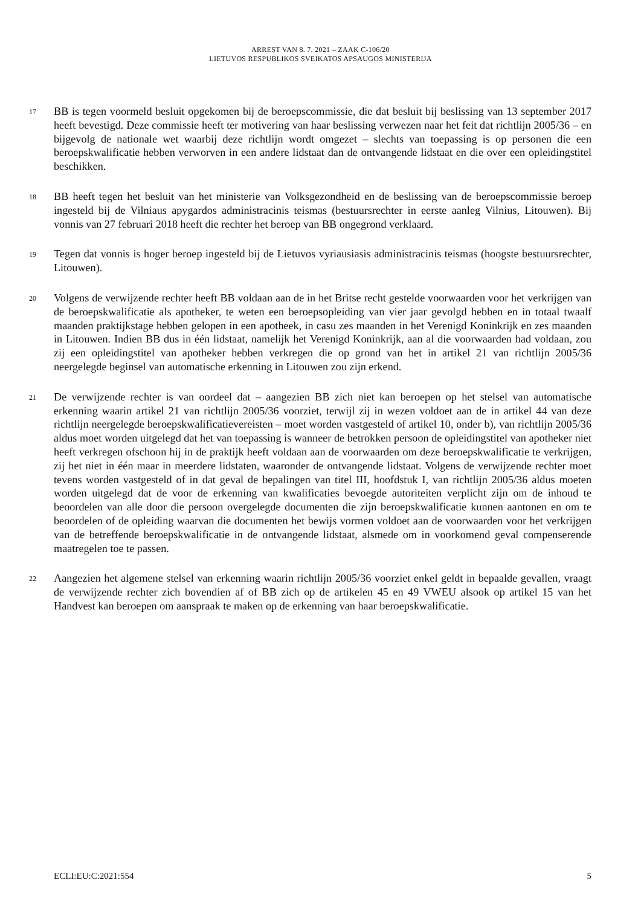ARREST VAN 8. 7. 2021 – ZAAK C-106/20
LIETUVOS RESPUBLIKOS SVEIKATOS APSAUGOS MINISTERIJA
17
BB is tegen voormeld besluit opgekomen bij de beroepscommissie, die dat besluit bij beslissing van 13 september 2017 heeft bevestigd. Deze commissie heeft ter motivering van haar beslissing verwezen naar het feit dat richtlijn 2005/36 – en bijgevolg de nationale wet waarbij deze richtlijn wordt omgezet – slechts van toepassing is op personen die een beroepskwalificatie hebben verworven in een andere lidstaat dan de ontvangende lidstaat en die over een opleidingstitel beschikken.
18
BB heeft tegen het besluit van het ministerie van Volksgezondheid en de beslissing van de beroepscommissie beroep ingesteld bij de Vilniaus apygardos administracinis teismas (bestuursrechter in eerste aanleg Vilnius, Litouwen). Bij vonnis van 27 februari 2018 heeft die rechter het beroep van BB ongegrond verklaard.
19
Tegen dat vonnis is hoger beroep ingesteld bij de Lietuvos vyriausiasis administracinis teismas (hoogste bestuursrechter, Litouwen).
20
Volgens de verwijzende rechter heeft BB voldaan aan de in het Britse recht gestelde voorwaarden voor het verkrijgen van de beroepskwalificatie als apotheker, te weten een beroepsopleiding van vier jaar gevolgd hebben en in totaal twaalf maanden praktijkstage hebben gelopen in een apotheek, in casu zes maanden in het Verenigd Koninkrijk en zes maanden in Litouwen. Indien BB dus in één lidstaat, namelijk het Verenigd Koninkrijk, aan al die voorwaarden had voldaan, zou zij een opleidingstitel van apotheker hebben verkregen die op grond van het in artikel 21 van richtlijn 2005/36 neergelegde beginsel van automatische erkenning in Litouwen zou zijn erkend.
21
De verwijzende rechter is van oordeel dat – aangezien BB zich niet kan beroepen op het stelsel van automatische erkenning waarin artikel 21 van richtlijn 2005/36 voorziet, terwijl zij in wezen voldoet aan de in artikel 44 van deze richtlijn neergelegde beroepskwalificatievereisten – moet worden vastgesteld of artikel 10, onder b), van richtlijn 2005/36 aldus moet worden uitgelegd dat het van toepassing is wanneer de betrokken persoon de opleidingstitel van apotheker niet heeft verkregen ofschoon hij in de praktijk heeft voldaan aan de voorwaarden om deze beroepskwalificatie te verkrijgen, zij het niet in één maar in meerdere lidstaten, waaronder de ontvangende lidstaat. Volgens de verwijzende rechter moet tevens worden vastgesteld of in dat geval de bepalingen van titel III, hoofdstuk I, van richtlijn 2005/36 aldus moeten worden uitgelegd dat de voor de erkenning van kwalificaties bevoegde autoriteiten verplicht zijn om de inhoud te beoordelen van alle door die persoon overgelegde documenten die zijn beroepskwalificatie kunnen aantonen en om te beoordelen of de opleiding waarvan die documenten het bewijs vormen voldoet aan de voorwaarden voor het verkrijgen van de betreffende beroepskwalificatie in de ontvangende lidstaat, alsmede om in voorkomend geval compenserende maatregelen toe te passen.
22
Aangezien het algemene stelsel van erkenning waarin richtlijn 2005/36 voorziet enkel geldt in bepaalde gevallen, vraagt de verwijzende rechter zich bovendien af of BB zich op de artikelen 45 en 49 VWEU alsook op artikel 15 van het Handvest kan beroepen om aanspraak te maken op de erkenning van haar beroepskwalificatie.
ECLI:EU:C:2021:554 5